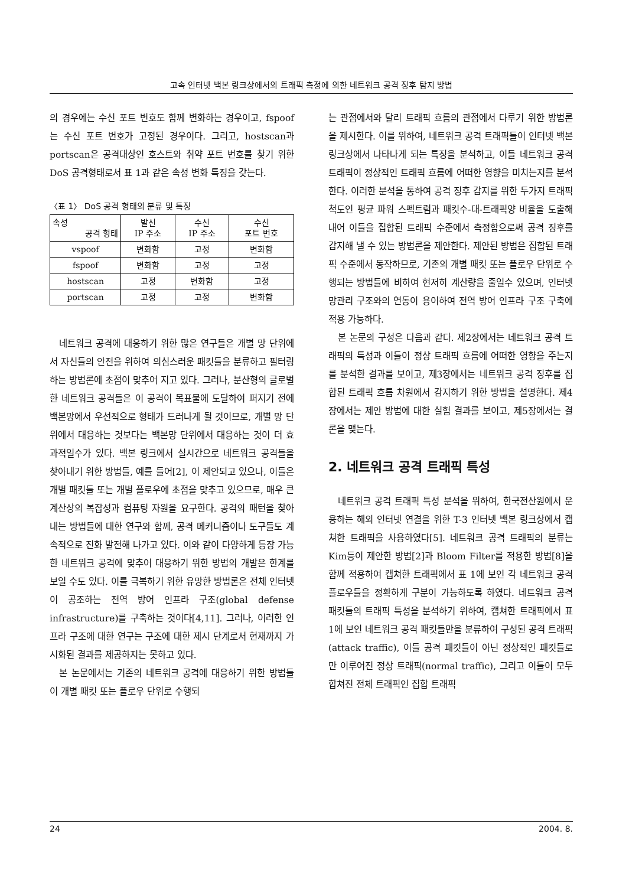고속 인터넷 백본 링크상에서의 트래픽 측정에 의한 네트워크 공격 징후 탐지 방법
의 경우에는 수신 포트 번호도 함께 변화하는 경우이고, fspoof는 수신 포트 번호가 고정된 경우이다. 그리고, hostscan과 portscan은 공격대상인 호스트와 취약 포트 번호를 찾기 위한 DoS 공격형태로서 표 1과 같은 속성 변화 특징을 갖는다.
〈표 1〉 DoS 공격 형태의 분류 및 특징
| 속성 공격 형태 | 발신 IP 주소 | 수신 IP 주소 | 수신 포트 번호 |
| --- | --- | --- | --- |
| vspoof | 변화함 | 고정 | 변화함 |
| fspoof | 변화함 | 고정 | 고정 |
| hostscan | 고정 | 변화함 | 고정 |
| portscan | 고정 | 고정 | 변화함 |
네트워크 공격에 대응하기 위한 많은 연구들은 개별 망 단위에서 자신들의 안전을 위하여 의심스러운 패킷들을 분류하고 필터링하는 방법론에 초점이 맞추어 지고 있다. 그러나, 분산형의 글로벌한 네트워크 공격들은 이 공격이 목표물에 도달하여 퍼지기 전에 백본망에서 우선적으로 형태가 드러나게 될 것이므로, 개별 망 단위에서 대응하는 것보다는 백본망 단위에서 대응하는 것이 더 효과적일수가 있다. 백본 링크에서 실시간으로 네트워크 공격들을 찾아내기 위한 방법들, 예를 들어[2], 이 제안되고 있으나, 이들은 개별 패킷들 또는 개별 플로우에 초점을 맞추고 있으므로, 매우 큰 계산상의 복잡성과 컴퓨팅 자원을 요구한다. 공격의 패턴을 찾아내는 방법들에 대한 연구와 함께, 공격 메커니즘이나 도구들도 계속적으로 진화 발전해 나가고 있다. 이와 같이 다양하게 등장 가능한 네트워크 공격에 맞추어 대응하기 위한 방법의 개발은 한계를 보일 수도 있다. 이를 극복하기 위한 유망한 방법론은 전체 인터넷이 공조하는 전역 방어 인프라 구조(global defense infrastructure)를 구축하는 것이다[4,11]. 그러나, 이러한 인프라 구조에 대한 연구는 구조에 대한 제시 단계로서 현재까지 가시화된 결과를 제공하지는 못하고 있다.
본 논문에서는 기존의 네트워크 공격에 대응하기 위한 방법들이 개별 패킷 또는 플로우 단위로 수행되
는 관점에서와 달리 트래픽 흐름의 관점에서 다루기 위한 방법론을 제시한다. 이를 위하여, 네트워크 공격 트래픽들이 인터넷 백본 링크상에서 나타나게 되는 특징을 분석하고, 이들 네트워크 공격 트래픽이 정상적인 트래픽 흐름에 어떠한 영향을 미치는지를 분석한다. 이러한 분석을 통하여 공격 징후 감지를 위한 두가지 트래픽 척도인 평균 파워 스펙트럼과 패킷수-대-트래픽양 비율을 도출해 내어 이들을 집합된 트래픽 수준에서 측정함으로써 공격 징후를 감지해 낼 수 있는 방법론을 제안한다. 제안된 방법은 집합된 트래픽 수준에서 동작하므로, 기존의 개별 패킷 또는 플로우 단위로 수행되는 방법들에 비하여 현저히 계산량을 줄일수 있으며, 인터넷 망관리 구조와의 연동이 용이하여 전역 방어 인프라 구조 구축에 적용 가능하다.
본 논문의 구성은 다음과 같다. 제2장에서는 네트워크 공격 트래픽의 특성과 이들이 정상 트래픽 흐름에 어떠한 영향을 주는지를 분석한 결과를 보이고, 제3장에서는 네트워크 공격 징후를 집합된 트래픽 흐름 차원에서 감지하기 위한 방법을 설명한다. 제4장에서는 제안 방법에 대한 실험 결과를 보이고, 제5장에서는 결론을 맺는다.
2. 네트워크 공격 트래픽 특성
네트워크 공격 트래픽 특성 분석을 위하여, 한국전산원에서 운용하는 해외 인터넷 연결을 위한 T-3 인터넷 백본 링크상에서 캡쳐한 트래픽을 사용하였다[5]. 네트워크 공격 트래픽의 분류는 Kim등이 제안한 방법[2]과 Bloom Filter를 적용한 방법[8]을 함께 적용하여 캡쳐한 트래픽에서 표 1에 보인 각 네트워크 공격 플로우들을 정확하게 구분이 가능하도록 하였다. 네트워크 공격 패킷들의 트래픽 특성을 분석하기 위하여, 캡쳐한 트래픽에서 표 1에 보인 네트워크 공격 패킷들만을 분류하여 구성된 공격 트래픽(attack traffic), 이들 공격 패킷들이 아닌 정상적인 패킷들로만 이루어진 정상 트래픽(normal traffic), 그리고 이들이 모두 합쳐진 전체 트래픽인 집합 트래픽
24 2004. 8.